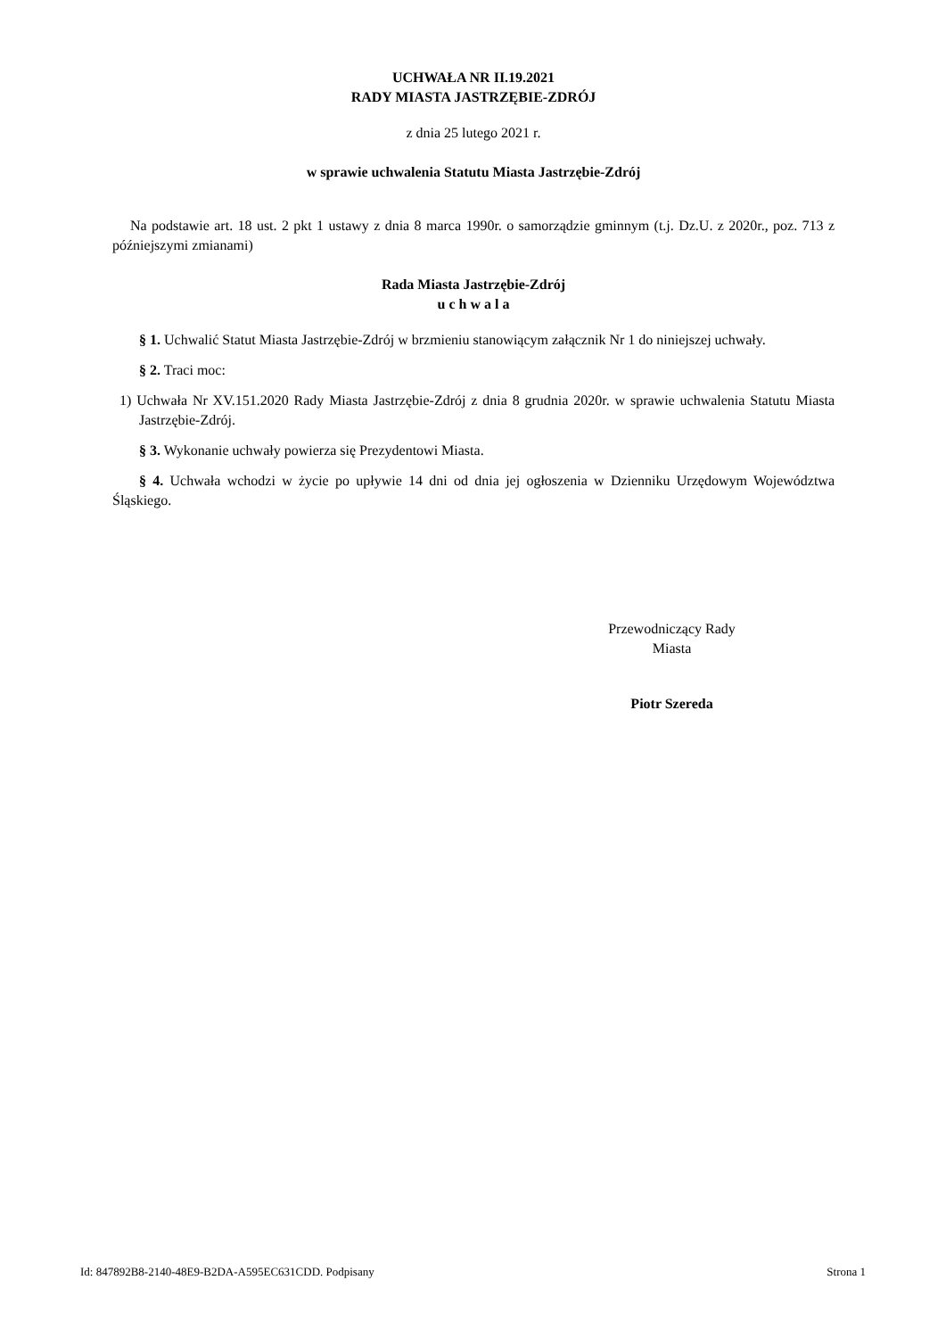UCHWAŁA NR II.19.2021
RADY MIASTA JASTRZĘBIE-ZDRÓJ
z dnia 25 lutego 2021 r.
w sprawie uchwalenia Statutu Miasta Jastrzębie-Zdrój
Na podstawie art. 18 ust. 2 pkt 1 ustawy z dnia 8 marca 1990r. o samorządzie gminnym (t.j. Dz.U. z 2020r., poz. 713 z późniejszymi zmianami)
Rada Miasta Jastrzębie-Zdrój
u c h w a l a
§ 1. Uchwalić Statut Miasta Jastrzębie-Zdrój w brzmieniu stanowiącym załącznik Nr 1 do niniejszej uchwały.
§ 2. Traci moc:
1) Uchwała Nr XV.151.2020 Rady Miasta Jastrzębie-Zdrój z dnia 8 grudnia 2020r. w sprawie uchwalenia Statutu Miasta Jastrzębie-Zdrój.
§ 3. Wykonanie uchwały powierza się Prezydentowi Miasta.
§ 4. Uchwała wchodzi w życie po upływie 14 dni od dnia jej ogłoszenia w Dzienniku Urzędowym Województwa Śląskiego.
Przewodniczący Rady
Miasta
Piotr Szereda
Id: 847892B8-2140-48E9-B2DA-A595EC631CDD. Podpisany Strona 1